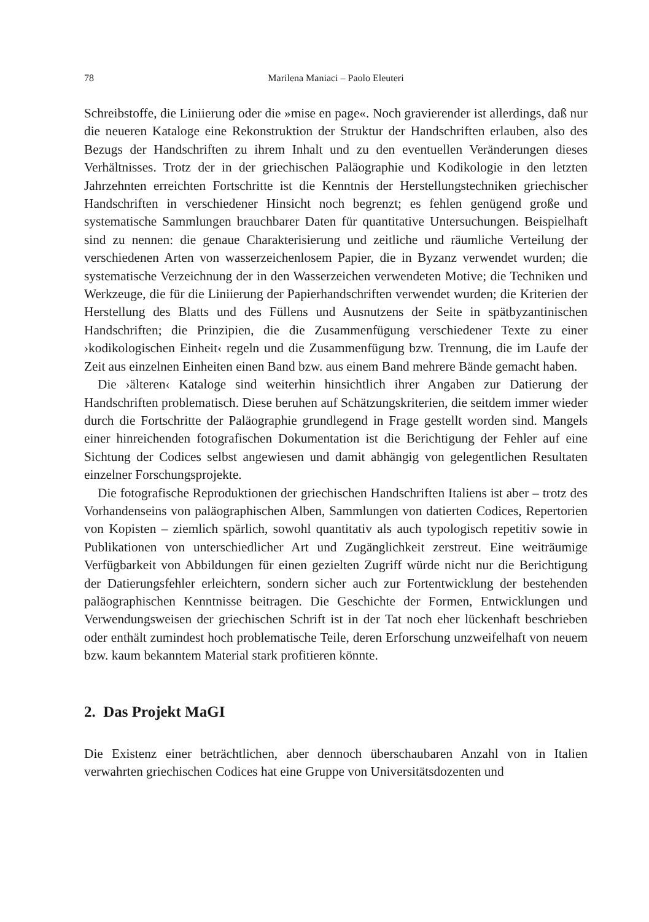78 Marilena Maniaci – Paolo Eleuteri
Schreibstoffe, die Liniierung oder die »mise en page«. Noch gravierender ist allerdings, daß nur die neueren Kataloge eine Rekonstruktion der Struktur der Handschriften erlauben, also des Bezugs der Handschriften zu ihrem Inhalt und zu den eventuellen Veränderungen dieses Verhältnisses. Trotz der in der griechischen Paläographie und Kodikologie in den letzten Jahrzehnten erreichten Fortschritte ist die Kenntnis der Herstellungstechniken griechischer Handschriften in verschiedener Hinsicht noch begrenzt; es fehlen genügend große und systematische Sammlungen brauchbarer Daten für quantitative Untersuchungen. Beispielhaft sind zu nennen: die genaue Charakterisierung und zeitliche und räumliche Verteilung der verschiedenen Arten von wasserzeichenlosem Papier, die in Byzanz verwendet wurden; die systematische Verzeichnung der in den Wasserzeichen verwendeten Motive; die Techniken und Werkzeuge, die für die Liniierung der Papierhandschriften verwendet wurden; die Kriterien der Herstellung des Blatts und des Füllens und Ausnutzens der Seite in spätbyzantinischen Handschriften; die Prinzipien, die die Zusammenfügung verschiedener Texte zu einer ›kodikologischen Einheit‹ regeln und die Zusammenfügung bzw. Trennung, die im Laufe der Zeit aus einzelnen Einheiten einen Band bzw. aus einem Band mehrere Bände gemacht haben.
Die ›älteren‹ Kataloge sind weiterhin hinsichtlich ihrer Angaben zur Datierung der Handschriften problematisch. Diese beruhen auf Schätzungskriterien, die seitdem immer wieder durch die Fortschritte der Paläographie grundlegend in Frage gestellt worden sind. Mangels einer hinreichenden fotografischen Dokumentation ist die Berichtigung der Fehler auf eine Sichtung der Codices selbst angewiesen und damit abhängig von gelegentlichen Resultaten einzelner Forschungsprojekte.
Die fotografische Reproduktionen der griechischen Handschriften Italiens ist aber – trotz des Vorhandenseins von paläographischen Alben, Sammlungen von datierten Codices, Repertorien von Kopisten – ziemlich spärlich, sowohl quantitativ als auch typologisch repetitiv sowie in Publikationen von unterschiedlicher Art und Zugänglichkeit zerstreut. Eine weiträumige Verfügbarkeit von Abbildungen für einen gezielten Zugriff würde nicht nur die Berichtigung der Datierungsfehler erleichtern, sondern sicher auch zur Fortentwicklung der bestehenden paläographischen Kenntnisse beitragen. Die Geschichte der Formen, Entwicklungen und Verwendungsweisen der griechischen Schrift ist in der Tat noch eher lückenhaft beschrieben oder enthält zumindest hoch problematische Teile, deren Erforschung unzweifelhaft von neuem bzw. kaum bekanntem Material stark profitieren könnte.
2. Das Projekt MaGI
Die Existenz einer beträchtlichen, aber dennoch überschaubaren Anzahl von in Italien verwahrten griechischen Codices hat eine Gruppe von Universitätsdozenten und